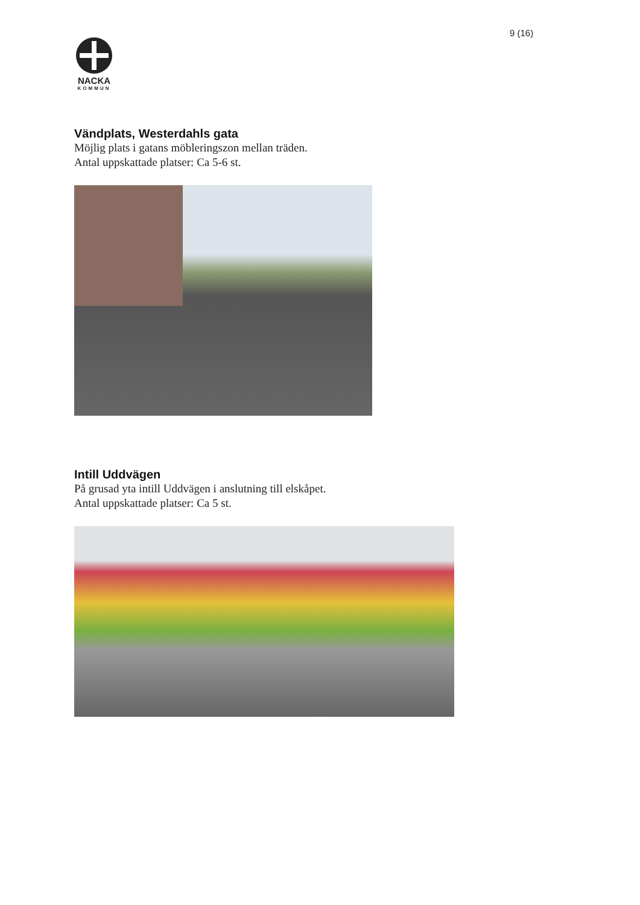9 (16)
NACKA
KOMMUN
Vändplats, Westerdahls gata
Möjlig plats i gatans möbleringszon mellan träden.
Antal uppskattade platser: Ca 5-6 st.
Intill Uddvägen
På grusad yta intill Uddvägen i anslutning till elskåpet.
Antal uppskattade platser: Ca 5 st.